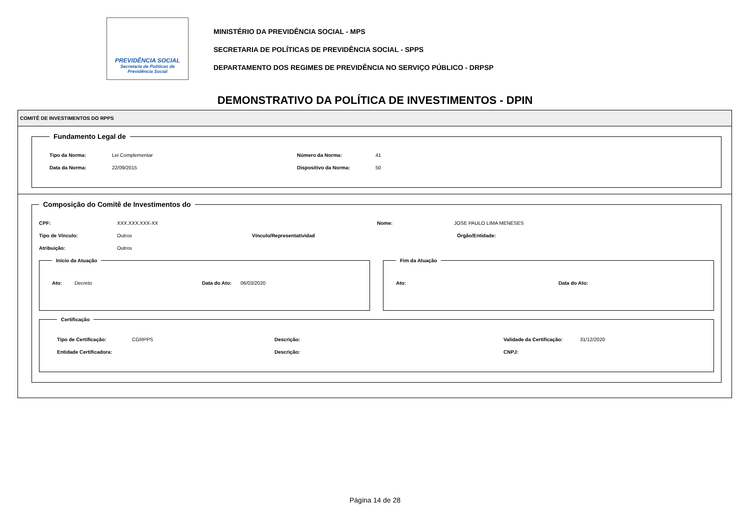PREVIDÊNCIA SOCIAL
Secretaria de Políticas de
Previdência Social
MINISTÉRIO DA PREVIDÊNCIA SOCIAL - MPS
SECRETARIA DE POLÍTICAS DE PREVIDÊNCIA SOCIAL - SPPS
DEPARTAMENTO DOS REGIMES DE PREVIDÊNCIA NO SERVIÇO PÚBLICO - DRPSP
DEMONSTRATIVO DA POLÍTICA DE INVESTIMENTOS - DPIN
COMITÊ DE INVESTIMENTOS DO RPPS
Fundamento Legal de
Tipo da Norma: Lei Complementar Número da Norma: 41
Data da Norma: 22/09/2015 Dispositivo da Norma: 50
Composição do Comitê de Investimentos do
CPF: XXX.XXX.XXX-XX Nome: JOSE PAULO LIMA MENESES
Tipo de Vínculo: Outros Vínculo/Representatividad Órgão/Entidade:
Atribuição: Outros
Início da Atuação
Ato: Decreto Data do Ato: 06/03/2020
Fim da Atuação
Ato: Data do Ato:
Certificação
Tipo de Certificação: CGRPPS Descrição: Validade da Certificação: 31/12/2020
Entidade Certificadora: Descrição: CNPJ:
Página 14 de 28